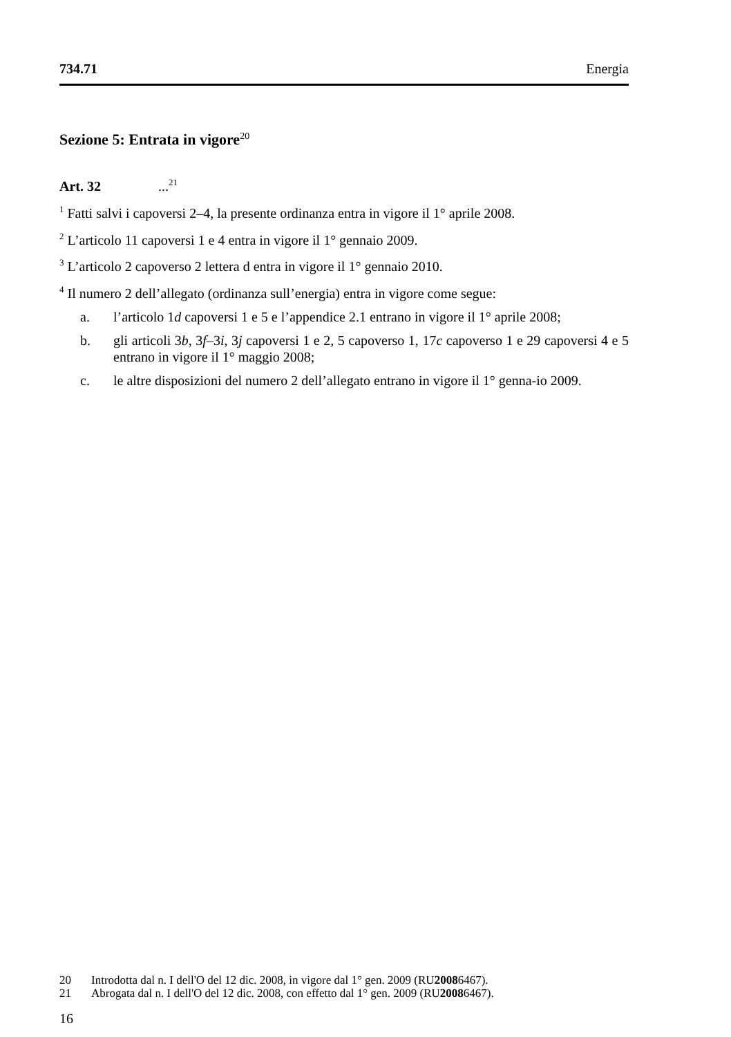734.71 Energia
Sezione 5: Entrata in vigore<sup>20</sup>
Art. 32 ...<sup>21</sup>
<sup>1</sup> Fatti salvi i capoversi 2–4, la presente ordinanza entra in vigore il 1° aprile 2008.
<sup>2</sup> L’articolo 11 capoversi 1 e 4 entra in vigore il 1° gennaio 2009.
<sup>3</sup> L’articolo 2 capoverso 2 lettera d entra in vigore il 1° gennaio 2010.
<sup>4</sup> Il numero 2 dell’allegato (ordinanza sull’energia) entra in vigore come segue:
a. l’articolo 1d capoversi 1 e 5 e l’appendice 2.1 entrano in vigore il 1° aprile 2008;
b. gli articoli 3b, 3f–3i, 3j capoversi 1 e 2, 5 capoverso 1, 17c capoverso 1 e 29 capoversi 4 e 5 entrano in vigore il 1° maggio 2008;
c. le altre disposizioni del numero 2 dell’allegato entrano in vigore il 1° genna-io 2009.
20 Introdotta dal n. I dell'O del 12 dic. 2008, in vigore dal 1° gen. 2009 (RU 2008 6467).
21 Abrogata dal n. I dell'O del 12 dic. 2008, con effetto dal 1° gen. 2009 (RU 2008 6467).
16